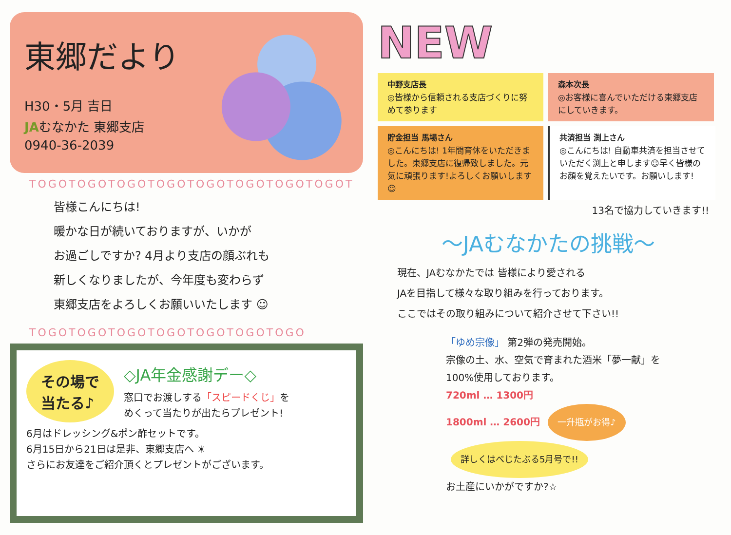東郷だより
H30・5月 吉日
JAむなかた 東郷支店
0940-36-2039
TOGOTOGOTOGOTOGOTOGOTOGOTOGOTOGOT
皆様こんにちは!
暖かな日が続いておりますが、いかが
お過ごしですか? 4月より支店の顔ぶれも
新しくなりましたが、今年度も変わらず
東郷支店をよろしくお願いいたします ☺
TOGOTOGOTOGOTOGOTOGOTOGOTOGO
その場で
当たる♪
◇JA年金感謝デー◇
窓口でお渡しする「スピードくじ」を
めくって当たりが出たらプレゼント!
6月はドレッシング&ポン酢セットです。
6月15日から21日は是非、東郷支店へ ☀
さらにお友達をご紹介頂くとプレゼントがございます。
NEW
中野支店長
◎皆様から信頼される支店づくりに努めて参ります
森本次長
◎お客様に喜んでいただける東郷支店にしていきます。
貯金担当 馬場さん
◎こんにちは! 1年間育休をいただきました。東郷支店に復帰致しました。元気に頑張ります!よろしくお願いします☺
共済担当 渕上さん
◎こんにちは! 自動車共済を担当させていただく渕上と申します☺早く皆様のお顔を覚えたいです。お願いします!
13名で協力していきます!!
～JAむなかたの挑戦～
現在、JAむなかたでは 皆様により愛される
JAを目指して様々な取り組みを行っております。
ここではその取り組みについて紹介させて下さい!!
「ゆめ宗像」 第2弾の発売開始。
宗像の土、水、空気で育まれた酒米「夢一献」を
100%使用しております。
720ml … 1300円
1800ml … 2600円 一升瓶がお得♪ 詳しくはべじたぶる5月号で!!
お土産にいかがですか?☆